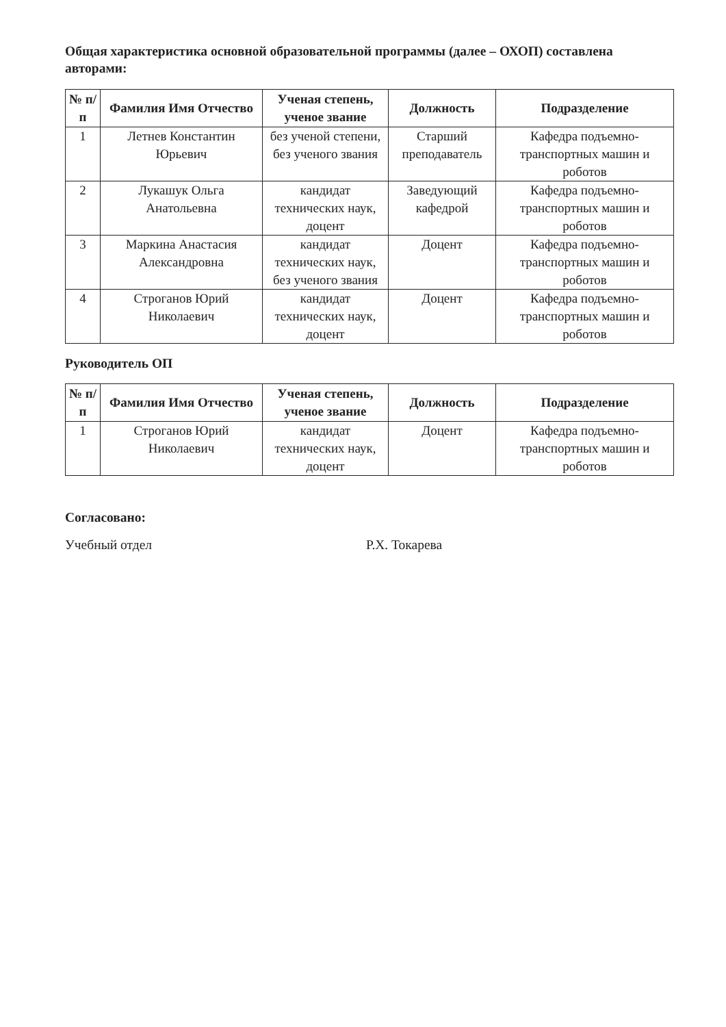Общая характеристика основной образовательной программы (далее – ОХОП) составлена авторами:
| № п/п | Фамилия Имя Отчество | Ученая степень, ученое звание | Должность | Подразделение |
| --- | --- | --- | --- | --- |
| 1 | Летнев Константин Юрьевич | без ученой степени, без ученого звания | Старший преподаватель | Кафедра подъемно-транспортных машин и роботов |
| 2 | Лукашук Ольга Анатольевна | кандидат технических наук, доцент | Заведующий кафедрой | Кафедра подъемно-транспортных машин и роботов |
| 3 | Маркина Анастасия Александровна | кандидат технических наук, без ученого звания | Доцент | Кафедра подъемно-транспортных машин и роботов |
| 4 | Строганов Юрий Николаевич | кандидат технических наук, доцент | Доцент | Кафедра подъемно-транспортных машин и роботов |
Руководитель ОП
| № п/п | Фамилия Имя Отчество | Ученая степень, ученое звание | Должность | Подразделение |
| --- | --- | --- | --- | --- |
| 1 | Строганов Юрий Николаевич | кандидат технических наук, доцент | Доцент | Кафедра подъемно-транспортных машин и роботов |
Согласовано:
Учебный отдел Р.Х. Токарева